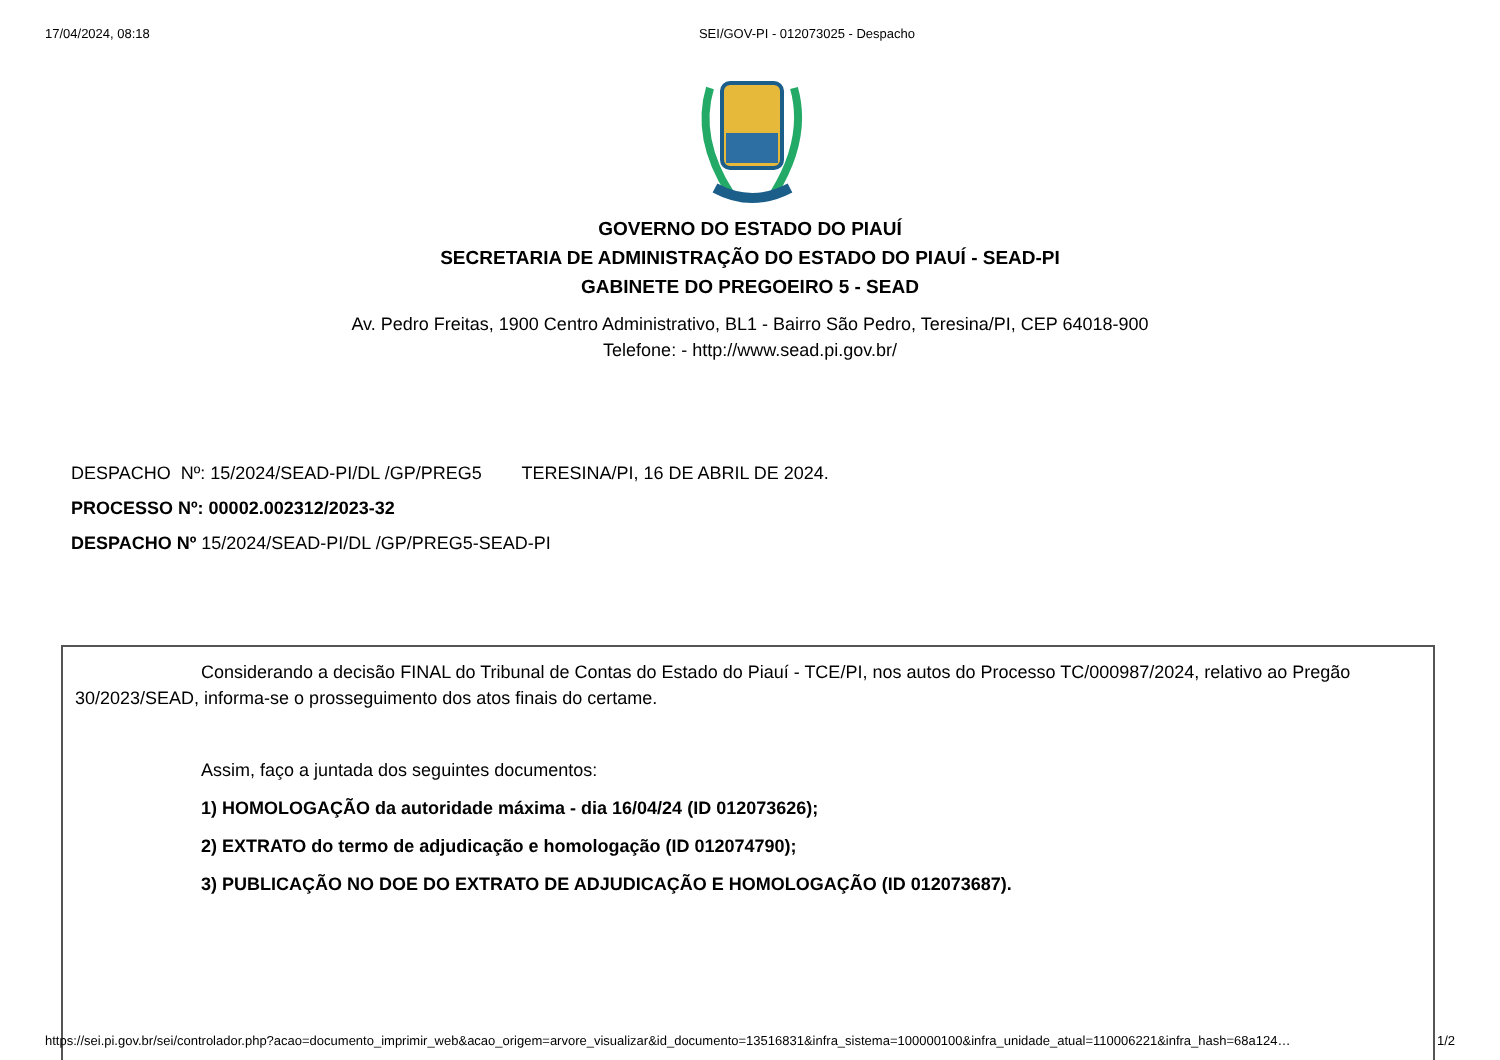17/04/2024, 08:18 SEI/GOV-PI - 012073025 - Despacho
GOVERNO DO ESTADO DO PIAUÍ
SECRETARIA DE ADMINISTRAÇÃO DO ESTADO DO PIAUÍ - SEAD-PI
GABINETE DO PREGOEIRO 5 - SEAD
Av. Pedro Freitas, 1900 Centro Administrativo, BL1 - Bairro São Pedro, Teresina/PI, CEP 64018-900
Telefone: - http://www.sead.pi.gov.br/
DESPACHO Nº: 15/2024/SEAD-PI/DL /GP/PREG5 TERESINA/PI, 16 DE ABRIL DE 2024.
PROCESSO Nº: 00002.002312/2023-32
DESPACHO Nº 15/2024/SEAD-PI/DL /GP/PREG5-SEAD-PI
Considerando a decisão FINAL do Tribunal de Contas do Estado do Piauí - TCE/PI, nos autos do Processo TC/000987/2024, relativo ao Pregão 30/2023/SEAD, informa-se o prosseguimento dos atos finais do certame.
Assim, faço a juntada dos seguintes documentos:
1) HOMOLOGAÇÃO da autoridade máxima - dia 16/04/24 (ID 012073626);
2) EXTRATO do termo de adjudicação e homologação (ID 012074790);
3) PUBLICAÇÃO NO DOE DO EXTRATO DE ADJUDICAÇÃO E HOMOLOGAÇÃO (ID 012073687).
https://sei.pi.gov.br/sei/controlador.php?acao=documento_imprimir_web&acao_origem=arvore_visualizar&id_documento=13516831&infra_sistema=100000100&infra_unidade_atual=110006221&infra_hash=68a124… 1/2